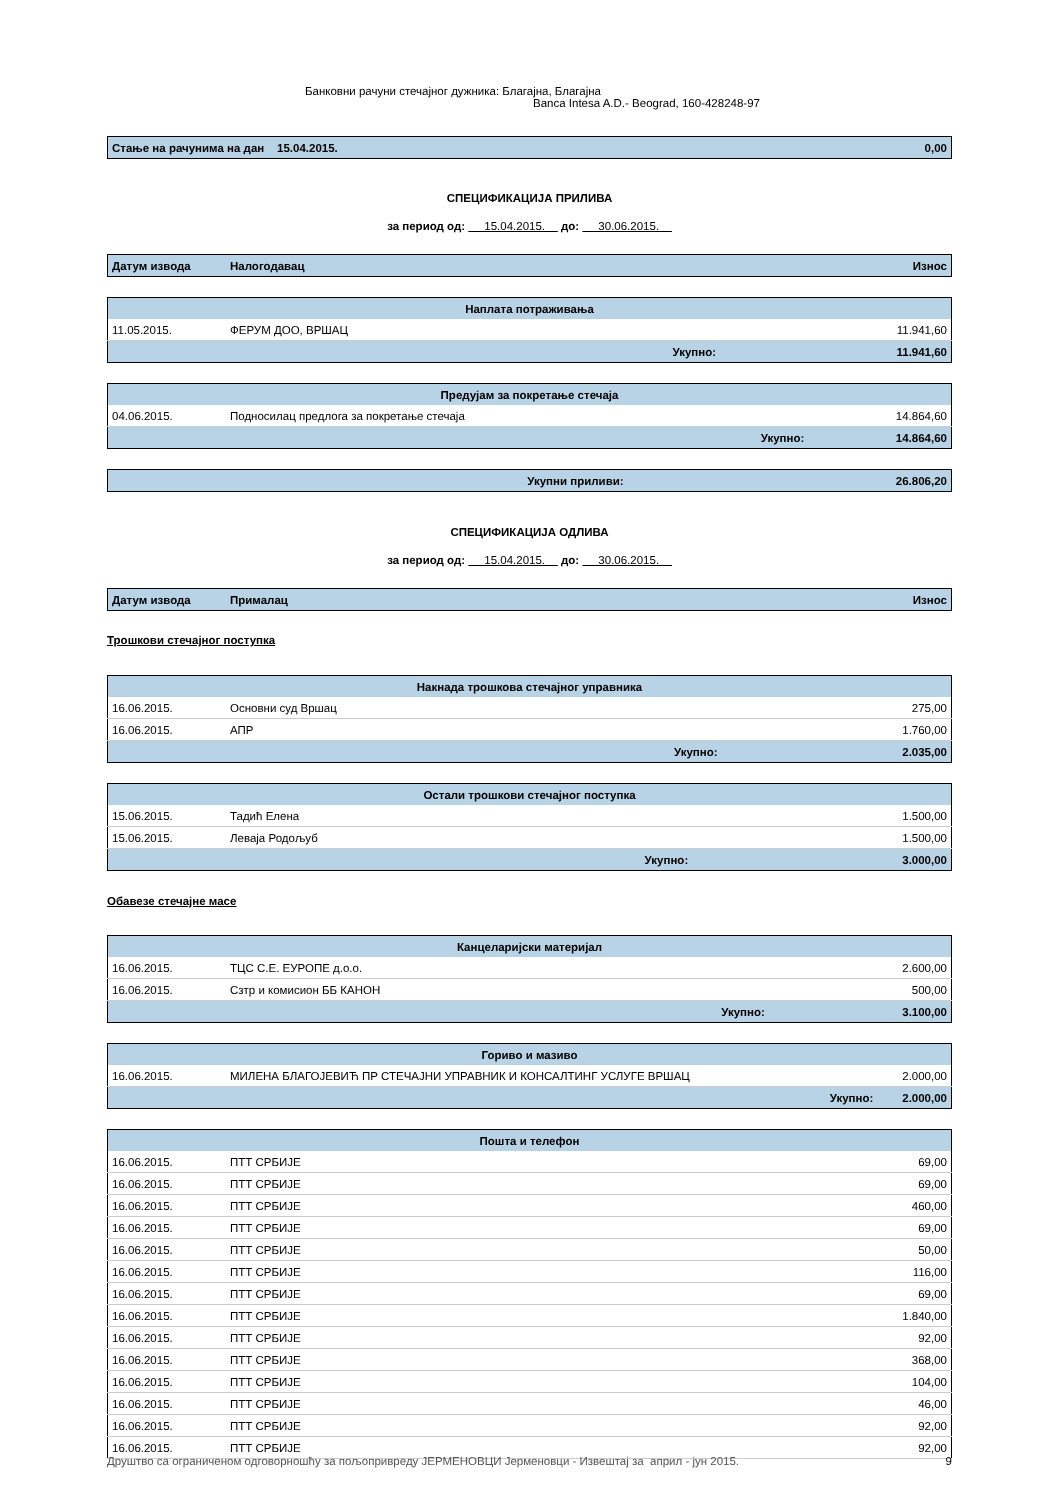Банковни рачуни стечајног дужника: Благајна, Благајна
Banca Intesa A.D.- Beograd, 160-428248-97
| Стање на рачунима на дан 15.04.2015. | 0,00 |
СПЕЦИФИКАЦИЈА ПРИЛИВА
за период од: 15.04.2015. до: 30.06.2015.
| Датум извода | Налогодавац | Износ |
| --- | --- | --- |
| Наплата потраживања | | |
| 11.05.2015. | ФЕРУМ ДОО, ВРШАЦ | 11.941,60 |
| | Укупно: | 11.941,60 |
| Предујам за покретање стечаја | | |
| 04.06.2015. | Подносилац предлога за покретање стечаја | 14.864,60 |
| | Укупно: | 14.864,60 |
| Укупни приливи: | 26.806,20 |
СПЕЦИФИКАЦИЈА ОДЛИВА
за период од: 15.04.2015. до: 30.06.2015.
| Датум извода | Прималац | Износ |
| --- | --- | --- |
Трошкови стечајног поступка
| Накнада трошкова стечајног управника | | |
| 16.06.2015. | Основни суд Вршац | 275,00 |
| 16.06.2015. | АПР | 1.760,00 |
| | Укупно: | 2.035,00 |
| Остали трошкови стечајног поступка | | |
| 15.06.2015. | Тадић Елена | 1.500,00 |
| 15.06.2015. | Леваја Родољуб | 1.500,00 |
| | Укупно: | 3.000,00 |
Обавезе стечајне масе
| Канцеларијски материјал | | |
| 16.06.2015. | ТЦС С.Е. ЕУРОПЕ д.о.о. | 2.600,00 |
| 16.06.2015. | Сзтр и комисион ББ КАНОН | 500,00 |
| | Укупно: | 3.100,00 |
| Гориво и мазиво | | |
| 16.06.2015. | МИЛЕНА БЛАГОЈЕВИЋ ПР СТЕЧАЈНИ УПРАВНИК И КОНСАЛТИНГ УСЛУГЕ ВРШАЦ | 2.000,00 |
| | Укупно: | 2.000,00 |
| Пошта и телефон | | |
| 16.06.2015. | ПТТ СРБИЈЕ | 69,00 |
| 16.06.2015. | ПТТ СРБИЈЕ | 69,00 |
| 16.06.2015. | ПТТ СРБИЈЕ | 460,00 |
| 16.06.2015. | ПТТ СРБИЈЕ | 69,00 |
| 16.06.2015. | ПТТ СРБИЈЕ | 50,00 |
| 16.06.2015. | ПТТ СРБИЈЕ | 116,00 |
| 16.06.2015. | ПТТ СРБИЈЕ | 69,00 |
| 16.06.2015. | ПТТ СРБИЈЕ | 1.840,00 |
| 16.06.2015. | ПТТ СРБИЈЕ | 92,00 |
| 16.06.2015. | ПТТ СРБИЈЕ | 368,00 |
| 16.06.2015. | ПТТ СРБИЈЕ | 104,00 |
| 16.06.2015. | ПТТ СРБИЈЕ | 46,00 |
| 16.06.2015. | ПТТ СРБИЈЕ | 92,00 |
| 16.06.2015. | ПТТ СРБИЈЕ | 92,00 |
Друштво са ограниченом одговорношћу за пољопривреду ЈЕРМЕНОВЦИ Јерменовци - Извештај за април - јун 2015. 9